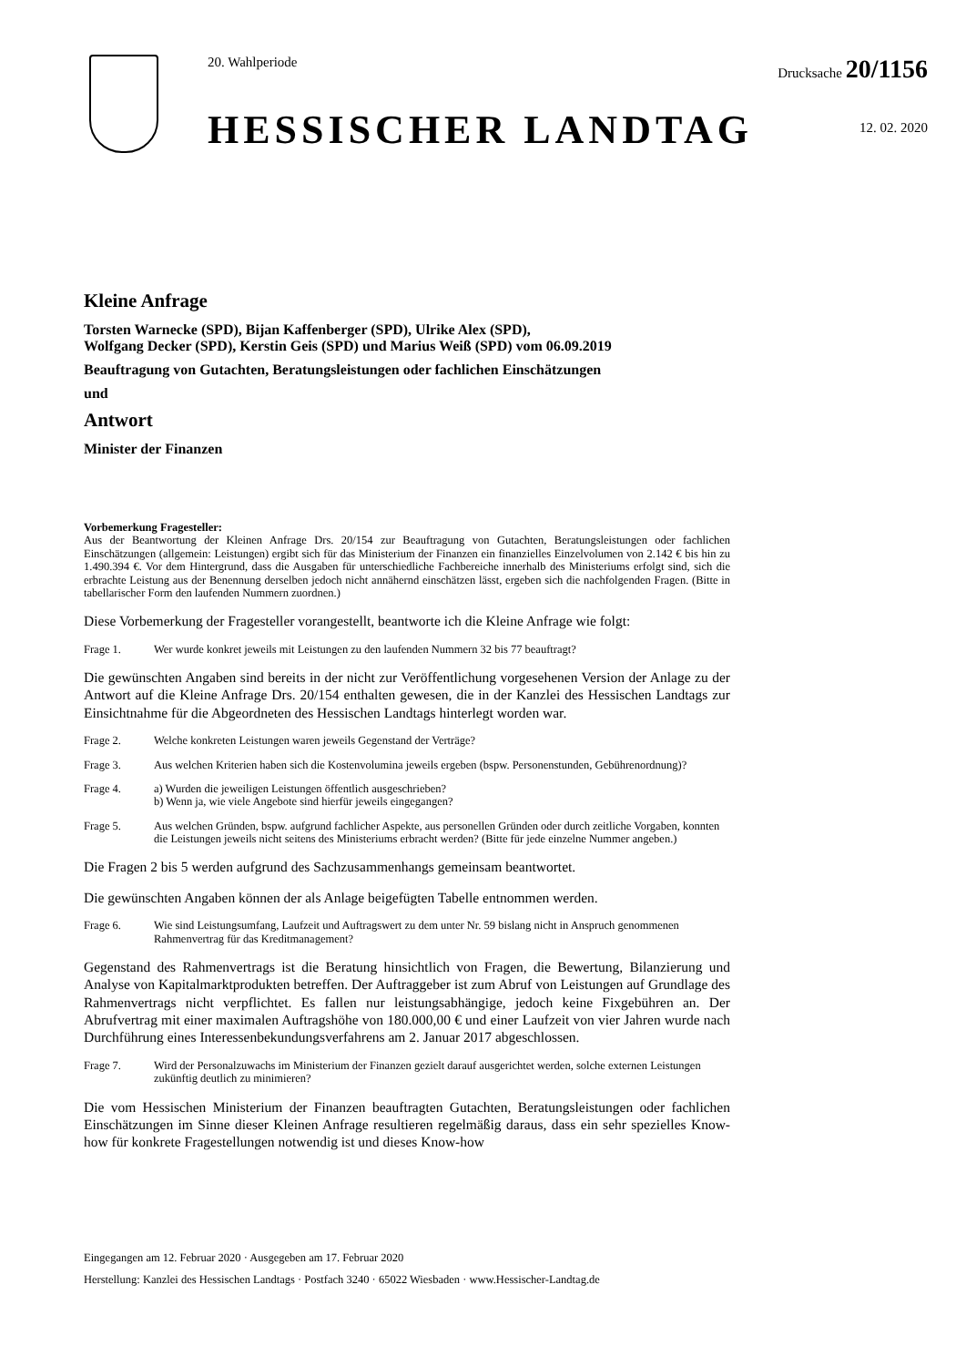20. Wahlperiode
HESSISCHER LANDTAG
Drucksache 20/1156
12. 02. 2020
Kleine Anfrage
Torsten Warnecke (SPD), Bijan Kaffenberger (SPD), Ulrike Alex (SPD),
Wolfgang Decker (SPD), Kerstin Geis (SPD) und Marius Weiß (SPD) vom 06.09.2019
Beauftragung von Gutachten, Beratungsleistungen oder fachlichen Einschätzungen
und
Antwort
Minister der Finanzen
Vorbemerkung Fragesteller:
Aus der Beantwortung der Kleinen Anfrage Drs. 20/154 zur Beauftragung von Gutachten, Beratungsleistungen oder fachlichen Einschätzungen (allgemein: Leistungen) ergibt sich für das Ministerium der Finanzen ein finanzielles Einzelvolumen von 2.142 € bis hin zu 1.490.394 €. Vor dem Hintergrund, dass die Ausgaben für unterschiedliche Fachbereiche innerhalb des Ministeriums erfolgt sind, sich die erbrachte Leistung aus der Benennung derselben jedoch nicht annähernd einschätzen lässt, ergeben sich die nachfolgenden Fragen. (Bitte in tabellarischer Form den laufenden Nummern zuordnen.)
Diese Vorbemerkung der Fragesteller vorangestellt, beantworte ich die Kleine Anfrage wie folgt:
Frage 1. Wer wurde konkret jeweils mit Leistungen zu den laufenden Nummern 32 bis 77 beauftragt?
Die gewünschten Angaben sind bereits in der nicht zur Veröffentlichung vorgesehenen Version der Anlage zu der Antwort auf die Kleine Anfrage Drs. 20/154 enthalten gewesen, die in der Kanzlei des Hessischen Landtags zur Einsichtnahme für die Abgeordneten des Hessischen Landtags hinterlegt worden war.
Frage 2. Welche konkreten Leistungen waren jeweils Gegenstand der Verträge?
Frage 3. Aus welchen Kriterien haben sich die Kostenvolumina jeweils ergeben (bspw. Personenstunden, Gebührenordnung)?
Frage 4. a) Wurden die jeweiligen Leistungen öffentlich ausgeschrieben?
b) Wenn ja, wie viele Angebote sind hierfür jeweils eingegangen?
Frage 5. Aus welchen Gründen, bspw. aufgrund fachlicher Aspekte, aus personellen Gründen oder durch zeitliche Vorgaben, konnten die Leistungen jeweils nicht seitens des Ministeriums erbracht werden? (Bitte für jede einzelne Nummer angeben.)
Die Fragen 2 bis 5 werden aufgrund des Sachzusammenhangs gemeinsam beantwortet.
Die gewünschten Angaben können der als Anlage beigefügten Tabelle entnommen werden.
Frage 6. Wie sind Leistungsumfang, Laufzeit und Auftragswert zu dem unter Nr. 59 bislang nicht in Anspruch genommenen Rahmenvertrag für das Kreditmanagement?
Gegenstand des Rahmenvertrags ist die Beratung hinsichtlich von Fragen, die Bewertung, Bilanzierung und Analyse von Kapitalmarktprodukten betreffen. Der Auftraggeber ist zum Abruf von Leistungen auf Grundlage des Rahmenvertrags nicht verpflichtet. Es fallen nur leistungsabhängige, jedoch keine Fixgebühren an. Der Abrufvertrag mit einer maximalen Auftragshöhe von 180.000,00 € und einer Laufzeit von vier Jahren wurde nach Durchführung eines Interessenbekundungsverfahrens am 2. Januar 2017 abgeschlossen.
Frage 7. Wird der Personalzuwachs im Ministerium der Finanzen gezielt darauf ausgerichtet werden, solche externen Leistungen zukünftig deutlich zu minimieren?
Die vom Hessischen Ministerium der Finanzen beauftragten Gutachten, Beratungsleistungen oder fachlichen Einschätzungen im Sinne dieser Kleinen Anfrage resultieren regelmäßig daraus, dass ein sehr spezielles Know-how für konkrete Fragestellungen notwendig ist und dieses Know-how
Eingegangen am 12. Februar 2020 · Ausgegeben am 17. Februar 2020
Herstellung: Kanzlei des Hessischen Landtags · Postfach 3240 · 65022 Wiesbaden · www.Hessischer-Landtag.de